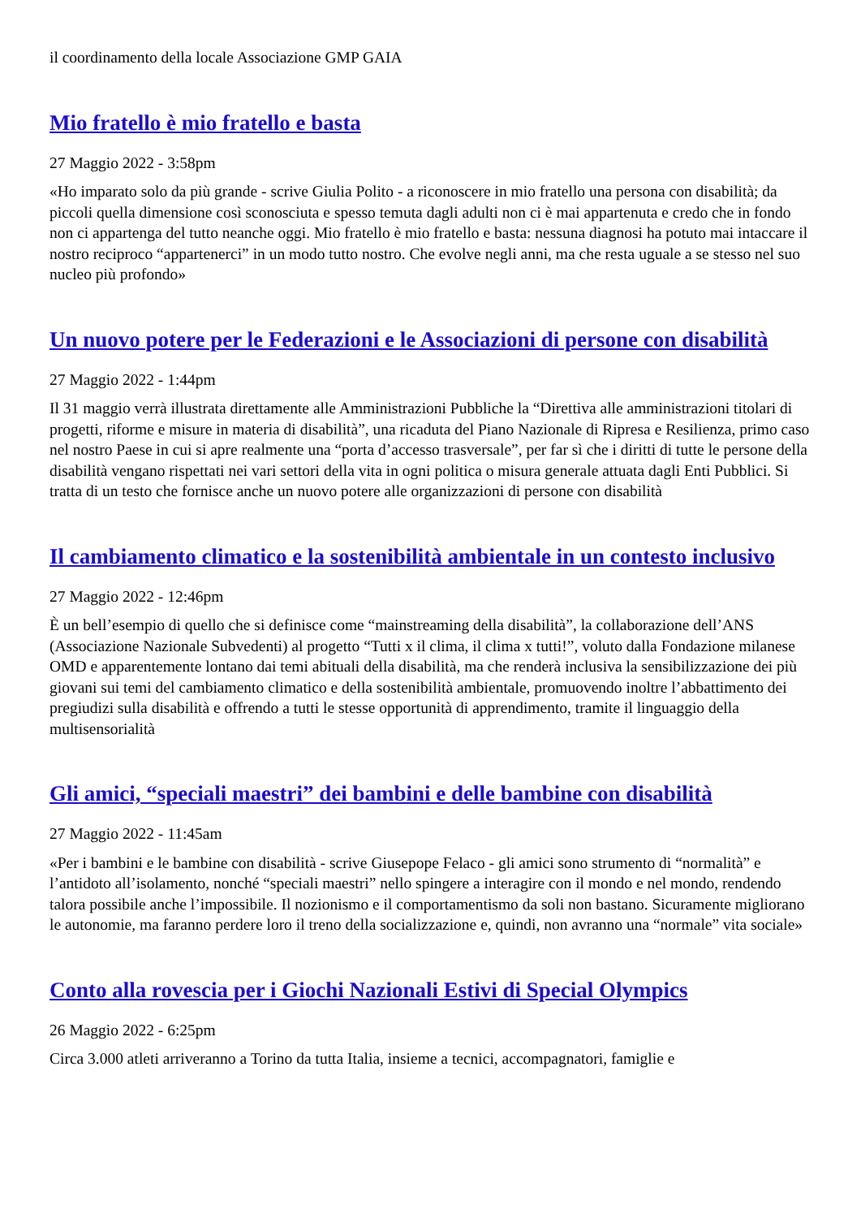il coordinamento della locale Associazione GMP GAIA
Mio fratello è mio fratello e basta
27 Maggio 2022 - 3:58pm
«Ho imparato solo da più grande - scrive Giulia Polito - a riconoscere in mio fratello una persona con disabilità; da piccoli quella dimensione così sconosciuta e spesso temuta dagli adulti non ci è mai appartenuta e credo che in fondo non ci appartenga del tutto neanche oggi. Mio fratello è mio fratello e basta: nessuna diagnosi ha potuto mai intaccare il nostro reciproco “appartenerci” in un modo tutto nostro. Che evolve negli anni, ma che resta uguale a se stesso nel suo nucleo più profondo»
Un nuovo potere per le Federazioni e le Associazioni di persone con disabilità
27 Maggio 2022 - 1:44pm
Il 31 maggio verrà illustrata direttamente alle Amministrazioni Pubbliche la “Direttiva alle amministrazioni titolari di progetti, riforme e misure in materia di disabilità”, una ricaduta del Piano Nazionale di Ripresa e Resilienza, primo caso nel nostro Paese in cui si apre realmente una “porta d’accesso trasversale”, per far sì che i diritti di tutte le persone della disabilità vengano rispettati nei vari settori della vita in ogni politica o misura generale attuata dagli Enti Pubblici. Si tratta di un testo che fornisce anche un nuovo potere alle organizzazioni di persone con disabilità
Il cambiamento climatico e la sostenibilità ambientale in un contesto inclusivo
27 Maggio 2022 - 12:46pm
È un bell’esempio di quello che si definisce come “mainstreaming della disabilità”, la collaborazione dell’ANS (Associazione Nazionale Subvedenti) al progetto “Tutti x il clima, il clima x tutti!”, voluto dalla Fondazione milanese OMD e apparentemente lontano dai temi abituali della disabilità, ma che renderà inclusiva la sensibilizzazione dei più giovani sui temi del cambiamento climatico e della sostenibilità ambientale, promuovendo inoltre l’abbattimento dei pregiudizi sulla disabilità e offrendo a tutti le stesse opportunità di apprendimento, tramite il linguaggio della multisensorialità
Gli amici, “speciali maestri” dei bambini e delle bambine con disabilità
27 Maggio 2022 - 11:45am
«Per i bambini e le bambine con disabilità - scrive Giusepope Felaco - gli amici sono strumento di “normalità” e l’antidoto all’isolamento, nonché “speciali maestri” nello spingere a interagire con il mondo e nel mondo, rendendo talora possibile anche l’impossibile. Il nozionismo e il comportamentismo da soli non bastano. Sicuramente migliorano le autonomie, ma faranno perdere loro il treno della socializzazione e, quindi, non avranno una “normale” vita sociale»
Conto alla rovescia per i Giochi Nazionali Estivi di Special Olympics
26 Maggio 2022 - 6:25pm
Circa 3.000 atleti arriveranno a Torino da tutta Italia, insieme a tecnici, accompagnatori, famiglie e